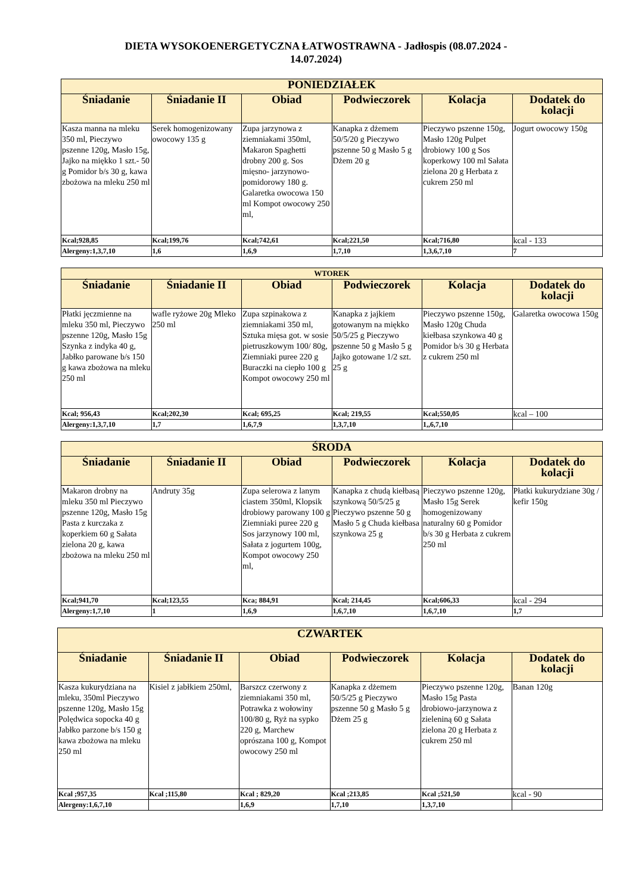DIETA WYSOKOENERGETYCZNA ŁATWOSTRAWNA - Jadłospis (08.07.2024 -
14.07.2024)
| PONIEDZIAŁEK | | | | | |
| --- | --- | --- | --- | --- | --- |
| Śniadanie | Śniadanie II | Obiad | Podwieczorek | Kolacja | Dodatek do kolacji |
| Kasza manna na mleku 350 ml, Pieczywo pszenne 120g, Masło 15g, Jajko na miękko 1 szt.- 50 g Pomidor b/s 30 g, kawa zbożowa na mleku 250 ml | Serek homogenizowany owocowy 135 g | Zupa jarzynowa z ziemniakami 350ml, Makaron Spaghetti drobny 200 g. Sos mięsno- jarzynowo-pomidorowy 180 g. Galaretka owocowa 150 ml Kompot owocowy 250 ml, | Kanapka z dżemem 50/5/20 g Pieczywo pszenne 50 g Masło 5 g Dżem 20 g | Pieczywo pszenne 150g, Masło 120g Pulpet drobiowy 100 g Sos koperkowy 100 ml Sałata zielona 20 g Herbata z cukrem 250 ml | Jogurt owocowy 150g |
| Kcal;928,85 | Kcal;199,76 | Kcal;742,61 | Kcal;221,50 | Kcal;716,80 | kcal - 133 |
| Alergeny:1,3,7,10 | 1,6 | 1,6,9 | 1,7,10 | 1,3,6,7,10 | 7 |
| WTOREK | | | | | |
| --- | --- | --- | --- | --- | --- |
| Śniadanie | Śniadanie II | Obiad | Podwieczorek | Kolacja | Dodatek do kolacji |
| Płatki jęczmienne na mleku 350 ml, Pieczywo pszenne 120g, Masło 15g Szynka z indyka 40 g, Jabłko parowane b/s 150 g kawa zbożowa na mleku 250 ml | wafle ryżowe 20g Mleko 250 ml | Zupa szpinakowa z ziemniakami 350 ml, Sztuka mięsa got. w sosie pietruszkowym 100/ 80g, Ziemniaki puree 220 g Buraczki na ciepło 100 g Kompot owocowy 250 ml | Kanapka z jajkiem gotowanym na miękko 50/5/25 g Pieczywo pszenne 50 g Masło 5 g Jajko gotowane 1/2 szt. 25 g | Pieczywo pszenne 150g, Masło 120g Chuda kiełbasa szynkowa 40 g Pomidor b/s 30 g Herbata z cukrem 250 ml | Galaretka owocowa 150g |
| Kcal; 956,43 | Kcal;202,30 | Kcal; 695,25 | Kcal; 219,55 | Kcal;550,05 | kcal – 100 |
| Alergeny:1,3,7,10 | 1,7 | 1,6,7,9 | 1,3,7,10 | 1,,6,7,10 | |
| ŚRODA | | | | | |
| --- | --- | --- | --- | --- | --- |
| Śniadanie | Śniadanie II | Obiad | Podwieczorek | Kolacja | Dodatek do kolacji |
| Makaron drobny na mleku 350 ml Pieczywo pszenne 120g, Masło 15g Pasta z kurczaka z koperkiem 60 g Sałata zielona 20 g, kawa zbożowa na mleku 250 ml | Andruty 35g | Zupa selerowa z lanym ciastem 350ml, Klopsik drobiowy parowany 100 g Ziemniaki puree 220 g Sos jarzynowy 100 ml, Sałata z jogurtem 100g, Kompot owocowy 250 ml, | Kanapka z chudą kiełbasą szynkową 50/5/25 g Pieczywo pszenne 50 g Masło 5 g Chuda kiełbasa szynkowa 25 g | Pieczywo pszenne 120g, Masło 15g Serek homogenizowany naturalny 60 g Pomidor b/s 30 g Herbata z cukrem 250 ml | Płatki kukurydziane 30g / kefir 150g |
| Kcal;941,70 | Kcal;123,55 | Kca; 884,91 | Kcal; 214,45 | Kcal;606,33 | kcal - 294 |
| Alergeny:1,7,10 | 1 | 1,6,9 | 1,6,7,10 | 1,6,7,10 | 1,7 |
| CZWARTEK | | | | | |
| --- | --- | --- | --- | --- | --- |
| Śniadanie | Śniadanie II | Obiad | Podwieczorek | Kolacja | Dodatek do kolacji |
| Kasza kukurydziana na mleku, 350ml Pieczywo pszenne 120g, Masło 15g Polędwica sopocka 40 g Jabłko parzone b/s 150 g kawa zbożowa na mleku 250 ml | Kisiel z jabłkiem 250ml, | Barszcz czerwony z ziemniakami 350 ml, Potrawka z wołowiny 100/80 g, Ryż na sypko 220 g, Marchew oprószana 100 g, Kompot owocowy 250 ml | Kanapka z dżemem 50/5/25 g Pieczywo pszenne 50 g Masło 5 g Dżem 25 g | Pieczywo pszenne 120g, Masło 15g Pasta drobiowo-jarzynowa z zieleniną 60 g Sałata zielona 20 g Herbata z cukrem 250 ml | Banan 120g |
| Kcal ;957,35 | Kcal ;115,80 | Kcal ; 829,20 | Kcal ;213,85 | Kcal ;521,50 | kcal - 90 |
| Alergeny:1,6,7,10 | | 1,6,9 | 1,7,10 | 1,3,7,10 | |